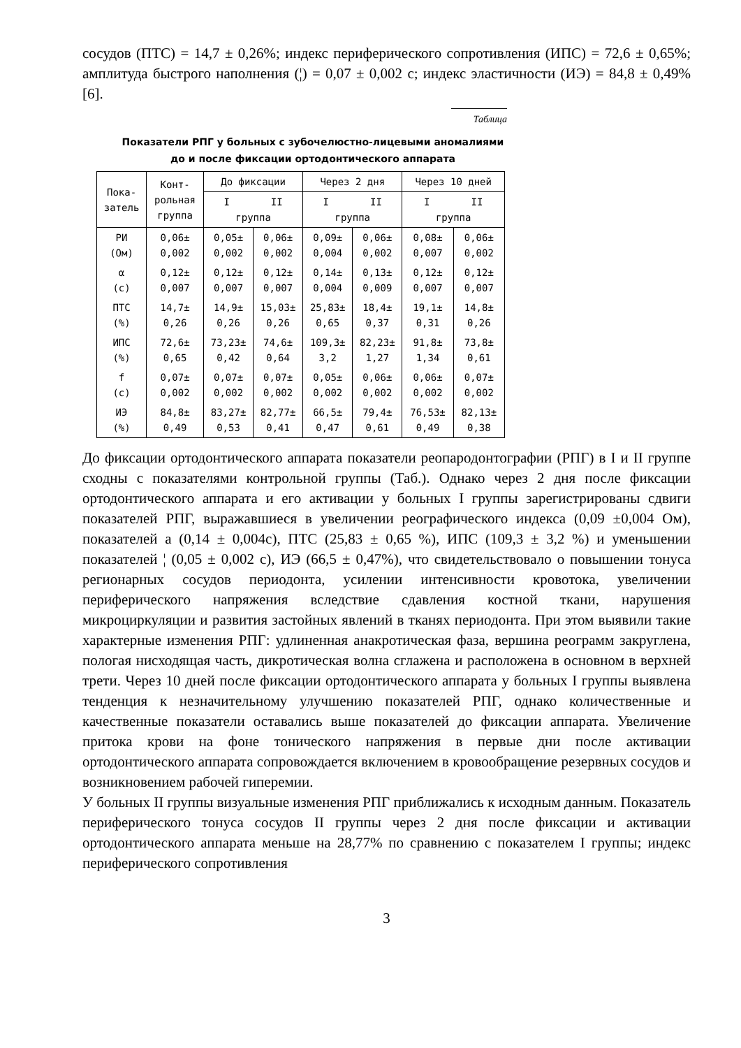сосудов (ПТС) = 14,7 ± 0,26%; индекс периферического сопротивления (ИПС) = 72,6 ± 0,65%; амплитуда быстрого наполнения (¦) = 0,07 ± 0,002 с; индекс эластичности (ИЭ) = 84,8 ± 0,49% [6].
Таблица
Показатели РПГ у больных с зубочелюстно-лицевыми аномалиями
до и после фиксации ортодонтического аппарата
| Пока- затель | Конт- рольная группа | До фиксации | | Через 2 дня | | Через 10 дней | |
| --- | --- | --- | --- | --- | --- | --- | --- |
| | | I II группа | | I II группа | | I II группа | |
| РИ (Ом) | 0,06± 0,002 | 0,05± 0,002 | 0,06± 0,002 | 0,09± 0,004 | 0,06± 0,002 | 0,08± 0,007 | 0,06± 0,002 |
| α (с) | 0,12± 0,007 | 0,12± 0,007 | 0,12± 0,007 | 0,14± 0,004 | 0,13± 0,009 | 0,12± 0,007 | 0,12± 0,007 |
| ПТС (%) | 14,7± 0,26 | 14,9± 0,26 | 15,03± 0,26 | 25,83± 0,65 | 18,4± 0,37 | 19,1± 0,31 | 14,8± 0,26 |
| ИПС (%) | 72,6± 0,65 | 73,23± 0,42 | 74,6± 0,64 | 109,3± 3,2 | 82,23± 1,27 | 91,8± 1,34 | 73,8± 0,61 |
| f (с) | 0,07± 0,002 | 0,07± 0,002 | 0,07± 0,002 | 0,05± 0,002 | 0,06± 0,002 | 0,06± 0,002 | 0,07± 0,002 |
| ИЭ (%) | 84,8± 0,49 | 83,27± 0,53 | 82,77± 0,41 | 66,5± 0,47 | 79,4± 0,61 | 76,53± 0,49 | 82,13± 0,38 |
До фиксации ортодонтического аппарата показатели реопародонтографии (РПГ) в I и II группе сходны с показателями контрольной группы (Таб.). Однако через 2 дня после фиксации ортодонтического аппарата и его активации у больных I группы зарегистрированы сдвиги показателей РПГ, выражавшиеся в увеличении реографического индекса (0,09 ±0,004 Ом), показателей а (0,14 ± 0,004с), ПТС (25,83 ± 0,65 %), ИПС (109,3 ± 3,2 %) и уменьшении показателей ¦ (0,05 ± 0,002 с), ИЭ (66,5 ± 0,47%), что свидетельствовало о повышении тонуса регионарных сосудов периодонта, усилении интенсивности кровотока, увеличении периферического напряжения вследствие сдавления костной ткани, нарушения микроциркуляции и развития застойных явлений в тканях периодонта. При этом выявили такие характерные изменения РПГ: удлиненная анакротическая фаза, вершина реограмм закруглена, пологая нисходящая часть, дикротическая волна сглажена и расположена в основном в верхней трети. Через 10 дней после фиксации ортодонтического аппарата у больных I группы выявлена тенденция к незначительному улучшению показателей РПГ, однако количественные и качественные показатели оставались выше показателей до фиксации аппарата. Увеличение притока крови на фоне тонического напряжения в первые дни после активации ортодонтического аппарата сопровождается включением в кровообращение резервных сосудов и возникновением рабочей гиперемии.
У больных II группы визуальные изменения РПГ приближались к исходным данным. Показатель периферического тонуса сосудов II группы через 2 дня после фиксации и активации ортодонтического аппарата меньше на 28,77% по сравнению с показателем I группы; индекс периферического сопротивления
3